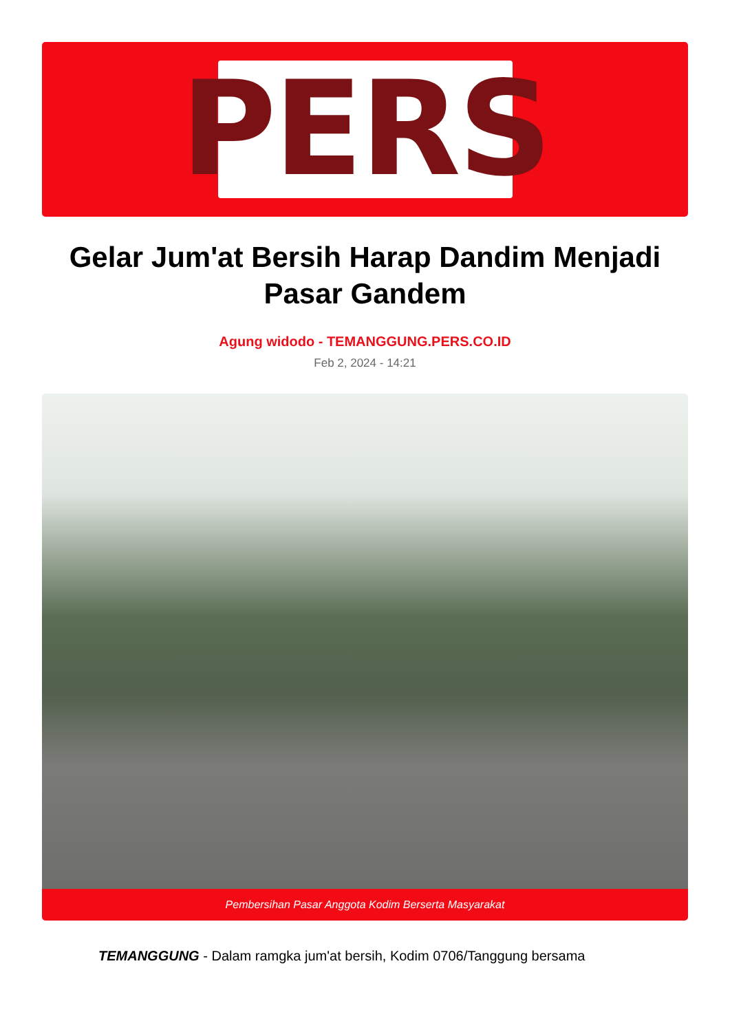PERS
Gelar Jum'at Bersih Harap Dandim Menjadi Pasar Gandem
Agung widodo - TEMANGGUNG.PERS.CO.ID
Feb 2, 2024 - 14:21
Pembersihan Pasar Anggota Kodim Berserta Masyarakat
TEMANGGUNG - Dalam ramgka jum'at bersih, Kodim 0706/Tanggung bersama